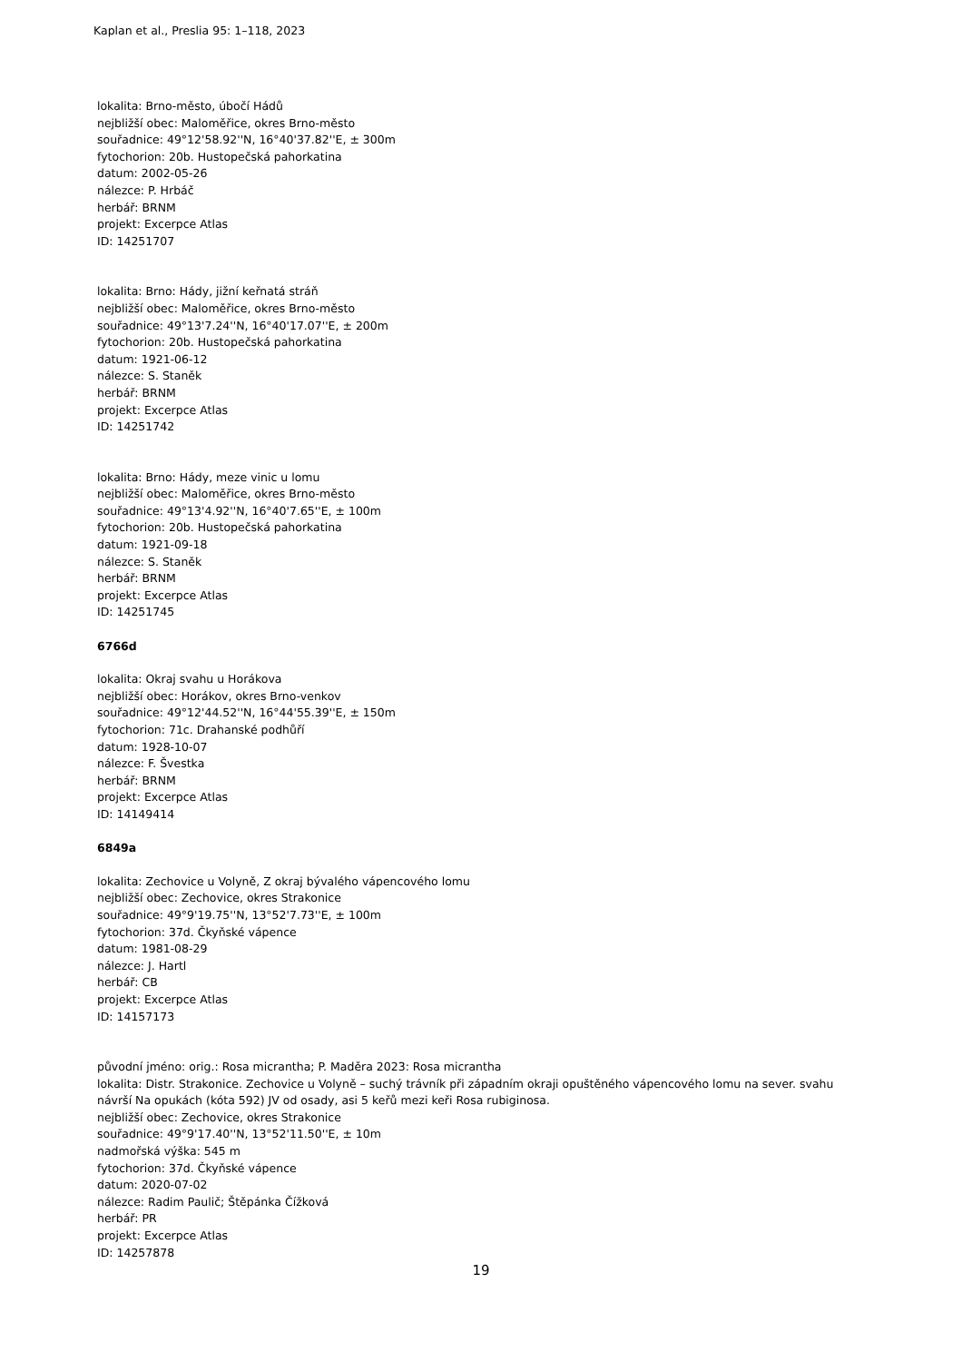Kaplan et al., Preslia 95: 1–118, 2023
lokalita: Brno-město, úbočí Hádů
nejbližší obec: Maloměřice, okres Brno-město
souřadnice: 49°12'58.92''N, 16°40'37.82''E, ± 300m
fytochorion: 20b. Hustopečská pahorkatina
datum: 2002-05-26
nálezce: P. Hrbáč
herbář: BRNM
projekt: Excerpce Atlas
ID: 14251707
lokalita: Brno: Hády, jižní keřnatá stráň
nejbližší obec: Maloměřice, okres Brno-město
souřadnice: 49°13'7.24''N, 16°40'17.07''E, ± 200m
fytochorion: 20b. Hustopečská pahorkatina
datum: 1921-06-12
nálezce: S. Staněk
herbář: BRNM
projekt: Excerpce Atlas
ID: 14251742
lokalita: Brno: Hády, meze vinic u lomu
nejbližší obec: Maloměřice, okres Brno-město
souřadnice: 49°13'4.92''N, 16°40'7.65''E, ± 100m
fytochorion: 20b. Hustopečská pahorkatina
datum: 1921-09-18
nálezce: S. Staněk
herbář: BRNM
projekt: Excerpce Atlas
ID: 14251745
6766d
lokalita: Okraj svahu u Horákova
nejbližší obec: Horákov, okres Brno-venkov
souřadnice: 49°12'44.52''N, 16°44'55.39''E, ± 150m
fytochorion: 71c. Drahanské podhůří
datum: 1928-10-07
nálezce: F. Švestka
herbář: BRNM
projekt: Excerpce Atlas
ID: 14149414
6849a
lokalita: Zechovice u Volyně, Z okraj bývalého vápencového lomu
nejbližší obec: Zechovice, okres Strakonice
souřadnice: 49°9'19.75''N, 13°52'7.73''E, ± 100m
fytochorion: 37d. Čkyňské vápence
datum: 1981-08-29
nálezce: J. Hartl
herbář: CB
projekt: Excerpce Atlas
ID: 14157173
původní jméno: orig.: Rosa micrantha; P. Maděra 2023: Rosa micrantha
lokalita: Distr. Strakonice. Zechovice u Volyně – suchý trávník při západním okraji opuštěného vápencového lomu na sever. svahu návrší Na opukách (kóta 592) JV od osady, asi 5 keřů mezi keři Rosa rubiginosa.
nejbližší obec: Zechovice, okres Strakonice
souřadnice: 49°9'17.40''N, 13°52'11.50''E, ± 10m
nadmořská výška: 545 m
fytochorion: 37d. Čkyňské vápence
datum: 2020-07-02
nálezce: Radim Paulič; Štěpánka Čížková
herbář: PR
projekt: Excerpce Atlas
ID: 14257878
19